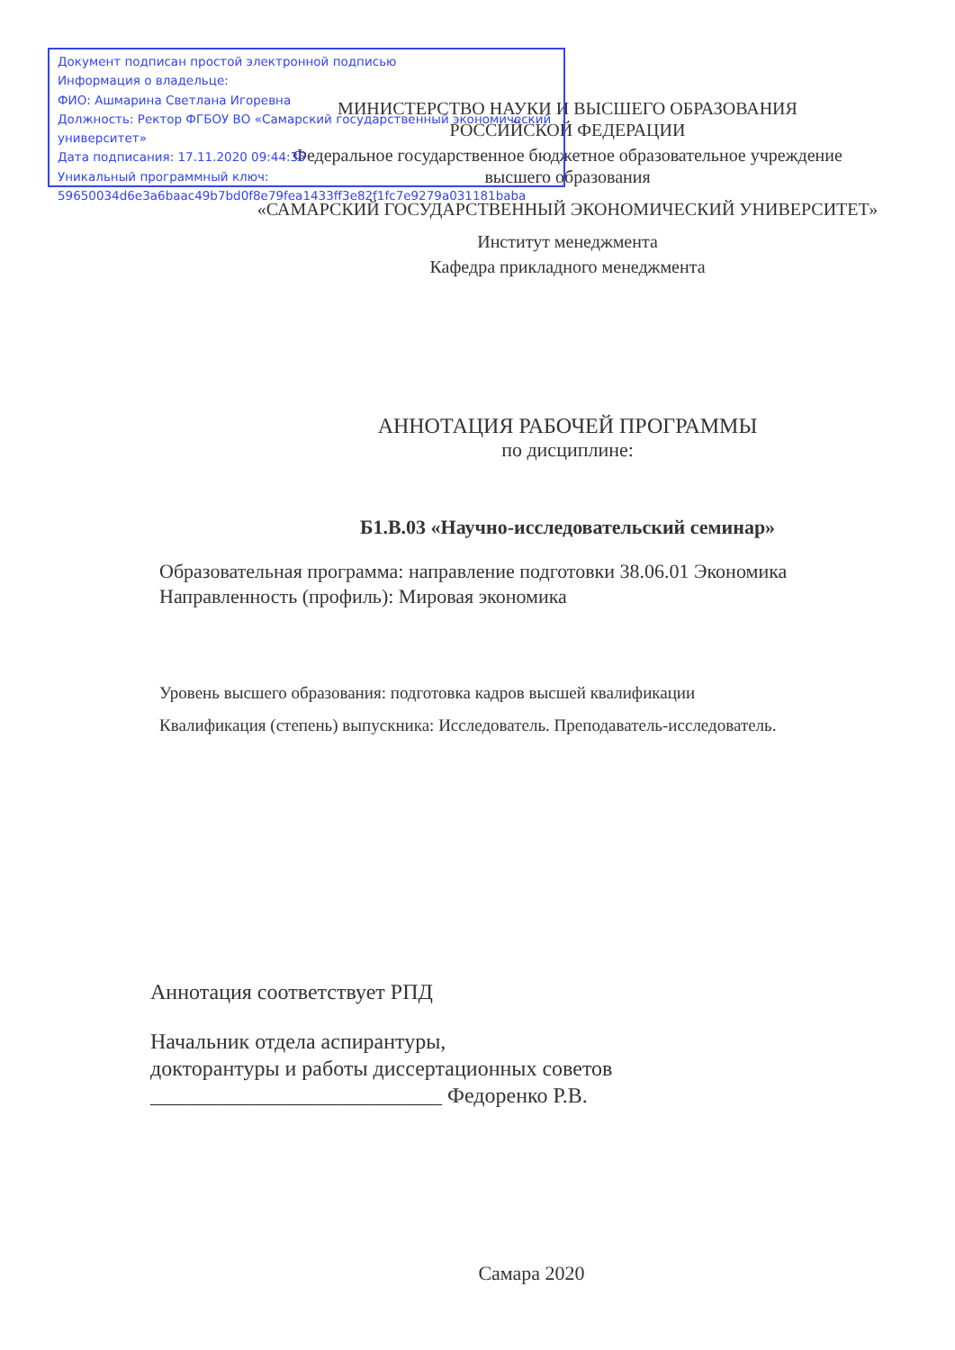Документ подписан простой электронной подписью
Информация о владельце:
ФИО: Ашмарина Светлана Игоревна
Должность: Ректор ФГБОУ ВО «Самарский государственный экономический университет»
Дата подписания: 17.11.2020 09:44:35
Уникальный программный ключ:
59650034d6e3a6baac49b7bd0f8e79fea1433ff3e82f1fc7e9279a031181baba
МИНИСТЕРСТВО НАУКИ И ВЫСШЕГО ОБРАЗОВАНИЯ
РОССИЙСКОЙ ФЕДЕРАЦИИ
Федеральное государственное бюджетное образовательное учреждение
высшего образования
«САМАРСКИЙ ГОСУДАРСТВЕННЫЙ ЭКОНОМИЧЕСКИЙ УНИВЕРСИТЕТ»
Институт менеджмента
Кафедра прикладного менеджмента
АННОТАЦИЯ РАБОЧЕЙ ПРОГРАММЫ
по дисциплине:
Б1.В.03 «Научно-исследовательский семинар»
Образовательная программа: направление подготовки 38.06.01 Экономика
Направленность (профиль): Мировая экономика
Уровень высшего образования: подготовка кадров высшей квалификации
Квалификация (степень) выпускника: Исследователь. Преподаватель-исследователь.
Аннотация соответствует РПД
Начальник отдела аспирантуры,
докторантуры и работы диссертационных советов
___________________________ Федоренко Р.В.
Самара 2020